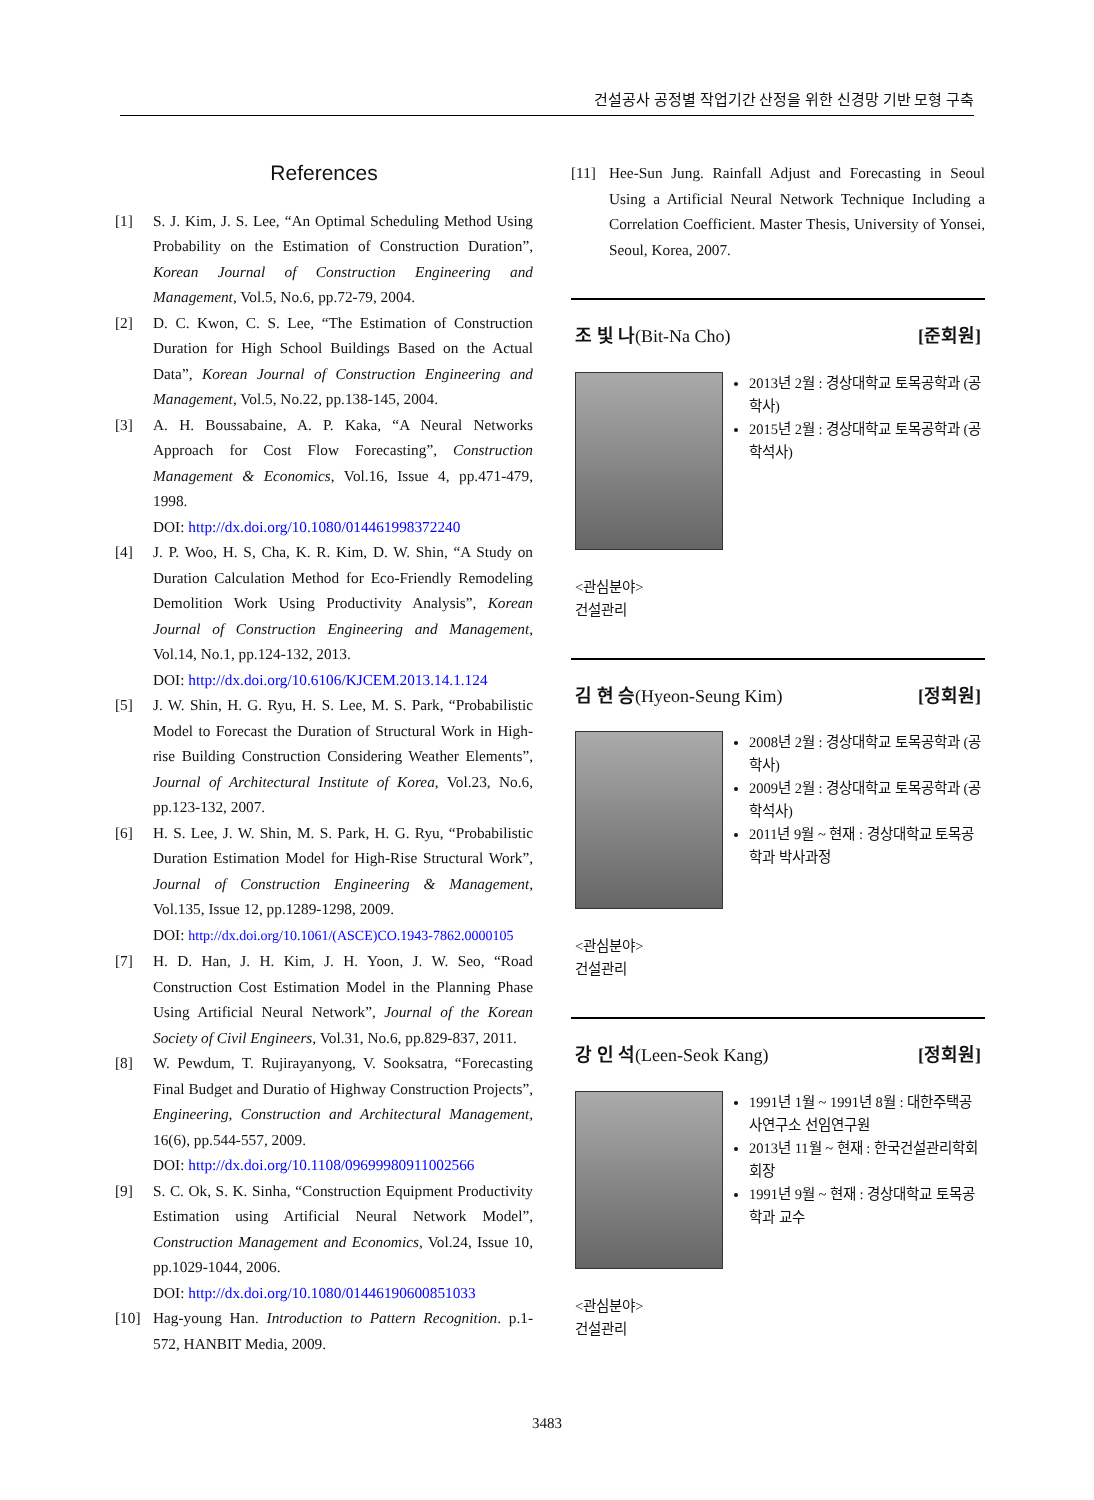건설공사 공정별 작업기간 산정을 위한 신경망 기반 모형 구축
References
[1] S. J. Kim, J. S. Lee, “An Optimal Scheduling Method Using Probability on the Estimation of Construction Duration”, Korean Journal of Construction Engineering and Management, Vol.5, No.6, pp.72-79, 2004.
[2] D. C. Kwon, C. S. Lee, “The Estimation of Construction Duration for High School Buildings Based on the Actual Data”, Korean Journal of Construction Engineering and Management, Vol.5, No.22, pp.138-145, 2004.
[3] A. H. Boussabaine, A. P. Kaka, “A Neural Networks Approach for Cost Flow Forecasting”, Construction Management & Economics, Vol.16, Issue 4, pp.471-479, 1998.
DOI: http://dx.doi.org/10.1080/014461998372240
[4] J. P. Woo, H. S, Cha, K. R. Kim, D. W. Shin, “A Study on Duration Calculation Method for Eco-Friendly Remodeling Demolition Work Using Productivity Analysis”, Korean Journal of Construction Engineering and Management, Vol.14, No.1, pp.124-132, 2013.
DOI: http://dx.doi.org/10.6106/KJCEM.2013.14.1.124
[5] J. W. Shin, H. G. Ryu, H. S. Lee, M. S. Park, “Probabilistic Model to Forecast the Duration of Structural Work in High-rise Building Construction Considering Weather Elements”, Journal of Architectural Institute of Korea, Vol.23, No.6, pp.123-132, 2007.
[6] H. S. Lee, J. W. Shin, M. S. Park, H. G. Ryu, “Probabilistic Duration Estimation Model for High-Rise Structural Work”, Journal of Construction Engineering & Management, Vol.135, Issue 12, pp.1289-1298, 2009.
DOI: http://dx.doi.org/10.1061/(ASCE)CO.1943-7862.0000105
[7] H. D. Han, J. H. Kim, J. H. Yoon, J. W. Seo, “Road Construction Cost Estimation Model in the Planning Phase Using Artificial Neural Network”, Journal of the Korean Society of Civil Engineers, Vol.31, No.6, pp.829-837, 2011.
[8] W. Pewdum, T. Rujirayanyong, V. Sooksatra, “Forecasting Final Budget and Duratio of Highway Construction Projects”, Engineering, Construction and Architectural Management, 16(6), pp.544-557, 2009.
DOI: http://dx.doi.org/10.1108/09699980911002566
[9] S. C. Ok, S. K. Sinha, “Construction Equipment Productivity Estimation using Artificial Neural Network Model”, Construction Management and Economics, Vol.24, Issue 10, pp.1029-1044, 2006.
DOI: http://dx.doi.org/10.1080/01446190600851033
[10] Hag-young Han. Introduction to Pattern Recognition. p.1-572, HANBIT Media, 2009.
[11] Hee-Sun Jung. Rainfall Adjust and Forecasting in Seoul Using a Artificial Neural Network Technique Including a Correlation Coefficient. Master Thesis, University of Yonsei, Seoul, Korea, 2007.
조 빛 나(Bit-Na Cho) [준회원]
2013년 2월 : 경상대학교 토목공학과 (공학사)
2015년 2월 : 경상대학교 토목공학과 (공학석사)
<관심분야>
건설관리
김 현 승(Hyeon-Seung Kim) [정회원]
2008년 2월 : 경상대학교 토목공학과 (공학사)
2009년 2월 : 경상대학교 토목공학과 (공학석사)
2011년 9월 ~ 현재 : 경상대학교 토목공학과 박사과정
<관심분야>
건설관리
강 인 석(Leen-Seok Kang) [정회원]
1991년 1월 ~ 1991년 8월 : 대한주택공사연구소 선임연구원
2013년 11월 ~ 현재 : 한국건설관리학회 회장
1991년 9월 ~ 현재 : 경상대학교 토목공학과 교수
<관심분야>
건설관리
3483